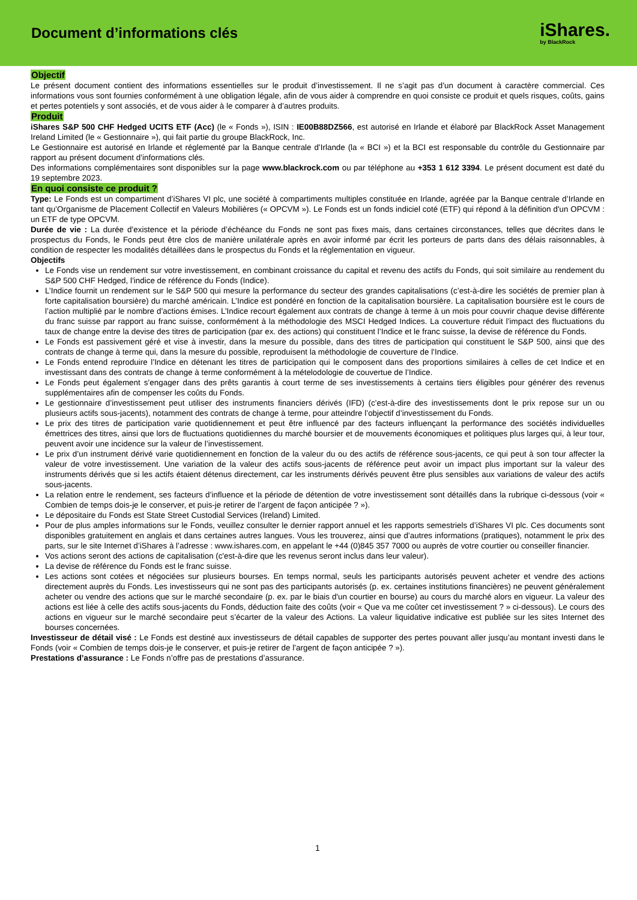Document d’informations clés
iShares.
by BlackRock
Objectif
Le présent document contient des informations essentielles sur le produit d’investissement. Il ne s’agit pas d’un document à caractère commercial. Ces informations vous sont fournies conformément à une obligation légale, afin de vous aider à comprendre en quoi consiste ce produit et quels risques, coûts, gains et pertes potentiels y sont associés, et de vous aider à le comparer à d’autres produits.
Produit
iShares S&P 500 CHF Hedged UCITS ETF (Acc) (le « Fonds »), ISIN : IE00B88DZ566, est autorisé en Irlande et élaboré par BlackRock Asset Management Ireland Limited (le « Gestionnaire »), qui fait partie du groupe BlackRock, Inc.
Le Gestionnaire est autorisé en Irlande et réglementé par la Banque centrale d’Irlande (la « BCI ») et la BCI est responsable du contrôle du Gestionnaire par rapport au présent document d’informations clés.
Des informations complémentaires sont disponibles sur la page www.blackrock.com ou par téléphone au +353 1 612 3394. Le présent document est daté du 19 septembre 2023.
En quoi consiste ce produit ?
Type: Le Fonds est un compartiment d’iShares VI plc, une société à compartiments multiples constituée en Irlande, agréée par la Banque centrale d’Irlande en tant qu’Organisme de Placement Collectif en Valeurs Mobilières (« OPCVM »). Le Fonds est un fonds indiciel coté (ETF) qui répond à la définition d'un OPCVM : un ETF de type OPCVM.
Durée de vie : La durée d’existence et la période d’échéance du Fonds ne sont pas fixes mais, dans certaines circonstances, telles que décrites dans le prospectus du Fonds, le Fonds peut être clos de manière unilatérale après en avoir informé par écrit les porteurs de parts dans des délais raisonnables, à condition de respecter les modalités détaillées dans le prospectus du Fonds et la réglementation en vigueur.
Objectifs
Le Fonds vise un rendement sur votre investissement, en combinant croissance du capital et revenu des actifs du Fonds, qui soit similaire au rendement du S&P 500 CHF Hedged, l’indice de référence du Fonds (Indice).
L’Indice fournit un rendement sur le S&P 500 qui mesure la performance du secteur des grandes capitalisations (c’est-à-dire les sociétés de premier plan à forte capitalisation boursière) du marché américain. L’Indice est pondéré en fonction de la capitalisation boursière. La capitalisation boursière est le cours de l’action multiplié par le nombre d’actions émises. L’Indice recourt également aux contrats de change à terme à un mois pour couvrir chaque devise différente du franc suisse par rapport au franc suisse, conformément à la méthodologie des MSCI Hedged Indices. La couverture réduit l’impact des fluctuations du taux de change entre la devise des titres de participation (par ex. des actions) qui constituent l’Indice et le franc suisse, la devise de référence du Fonds.
Le Fonds est passivement géré et vise à investir, dans la mesure du possible, dans des titres de participation qui constituent le S&P 500, ainsi que des contrats de change à terme qui, dans la mesure du possible, reproduisent la méthodologie de couverture de l’Indice.
Le Fonds entend reproduire l’Indice en détenant les titres de participation qui le composent dans des proportions similaires à celles de cet Indice et en investissant dans des contrats de change à terme conformément à la mételodologie de couvertue de l’Indice.
Le Fonds peut également s’engager dans des prêts garantis à court terme de ses investissements à certains tiers éligibles pour générer des revenus supplémentaires afin de compenser les coûts du Fonds.
Le gestionnaire d’investissement peut utiliser des instruments financiers dérivés (IFD) (c’est-à-dire des investissements dont le prix repose sur un ou plusieurs actifs sous-jacents), notamment des contrats de change à terme, pour atteindre l’objectif d’investissement du Fonds.
Le prix des titres de participation varie quotidiennement et peut être influencé par des facteurs influençant la performance des sociétés individuelles émettrices des titres, ainsi que lors de fluctuations quotidiennes du marché boursier et de mouvements économiques et politiques plus larges qui, à leur tour, peuvent avoir une incidence sur la valeur de l’investissement.
Le prix d’un instrument dérivé varie quotidiennement en fonction de la valeur du ou des actifs de référence sous-jacents, ce qui peut à son tour affecter la valeur de votre investissement. Une variation de la valeur des actifs sous-jacents de référence peut avoir un impact plus important sur la valeur des instruments dérivés que si les actifs étaient détenus directement, car les instruments dérivés peuvent être plus sensibles aux variations de valeur des actifs sous-jacents.
La relation entre le rendement, ses facteurs d’influence et la période de détention de votre investissement sont détaillés dans la rubrique ci-dessous (voir « Combien de temps dois-je le conserver, et puis-je retirer de l’argent de façon anticipée ? »).
Le dépositaire du Fonds est State Street Custodial Services (Ireland) Limited.
Pour de plus amples informations sur le Fonds, veuillez consulter le dernier rapport annuel et les rapports semestriels d’iShares VI plc. Ces documents sont disponibles gratuitement en anglais et dans certaines autres langues. Vous les trouverez, ainsi que d’autres informations (pratiques), notamment le prix des parts, sur le site Internet d’iShares à l’adresse : www.ishares.com, en appelant le +44 (0)845 357 7000 ou auprès de votre courtier ou conseiller financier.
Vos actions seront des actions de capitalisation (c'est-à-dire que les revenus seront inclus dans leur valeur).
La devise de référence du Fonds est le franc suisse.
Les actions sont cotées et négociées sur plusieurs bourses. En temps normal, seuls les participants autorisés peuvent acheter et vendre des actions directement auprès du Fonds. Les investisseurs qui ne sont pas des participants autorisés (p. ex. certaines institutions financières) ne peuvent généralement acheter ou vendre des actions que sur le marché secondaire (p. ex. par le biais d'un courtier en bourse) au cours du marché alors en vigueur. La valeur des actions est liée à celle des actifs sous-jacents du Fonds, déduction faite des coûts (voir « Que va me coûter cet investissement ? » ci-dessous). Le cours des actions en vigueur sur le marché secondaire peut s’écarter de la valeur des Actions. La valeur liquidative indicative est publiée sur les sites Internet des bourses concernées.
Investisseur de détail visé : Le Fonds est destiné aux investisseurs de détail capables de supporter des pertes pouvant aller jusqu’au montant investi dans le Fonds (voir « Combien de temps dois-je le conserver, et puis-je retirer de l’argent de façon anticipée ? »).
Prestations d’assurance : Le Fonds n’offre pas de prestations d’assurance.
1